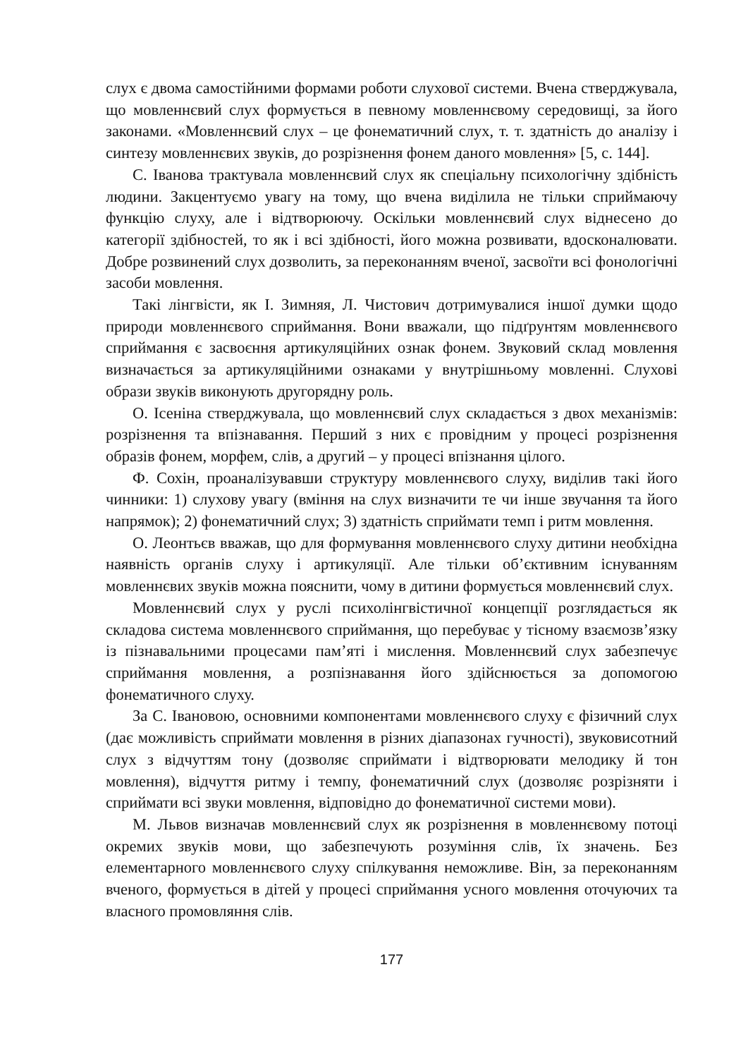слух є двома самостійними формами роботи слухової системи. Вчена стверджувала, що мовленнєвий слух формується в певному мовленнєвому середовищі, за його законами. «Мовленнєвий слух – це фонематичний слух, т. т. здатність до аналізу і синтезу мовленнєвих звуків, до розрізнення фонем даного мовлення» [5, с. 144].
С. Іванова трактувала мовленнєвий слух як спеціальну психологічну здібність людини. Закцентуємо увагу на тому, що вчена виділила не тільки сприймаючу функцію слуху, але і відтворюючу. Оскільки мовленнєвий слух віднесено до категорії здібностей, то як і всі здібності, його можна розвивати, вдосконалювати. Добре розвинений слух дозволить, за переконанням вченої, засвоїти всі фонологічні засоби мовлення.
Такі лінгвісти, як І. Зимняя, Л. Чистович дотримувалися іншої думки щодо природи мовленнєвого сприймання. Вони вважали, що підґрунтям мовленнєвого сприймання є засвоєння артикуляційних ознак фонем. Звуковий склад мовлення визначається за артикуляційними ознаками у внутрішньому мовленні. Слухові образи звуків виконують другорядну роль.
О. Ісеніна стверджувала, що мовленнєвий слух складається з двох механізмів: розрізнення та впізнавання. Перший з них є провідним у процесі розрізнення образів фонем, морфем, слів, а другий – у процесі впізнання цілого.
Ф. Сохін, проаналізувавши структуру мовленнєвого слуху, виділив такі його чинники: 1) слухову увагу (вміння на слух визначити те чи інше звучання та його напрямок); 2) фонематичний слух; 3) здатність сприймати темп і ритм мовлення.
О. Леонтьєв вважав, що для формування мовленнєвого слуху дитини необхідна наявність органів слуху і артикуляції. Але тільки об’єктивним існуванням мовленнєвих звуків можна пояснити, чому в дитини формується мовленнєвий слух.
Мовленнєвий слух у руслі психолінгвістичної концепції розглядається як складова система мовленнєвого сприймання, що перебуває у тісному взаємозв’язку із пізнавальними процесами пам’яті і мислення. Мовленнєвий слух забезпечує сприймання мовлення, а розпізнавання його здійснюється за допомогою фонематичного слуху.
За С. Івановою, основними компонентами мовленнєвого слуху є фізичний слух (дає можливість сприймати мовлення в різних діапазонах гучності), звуковисотний слух з відчуттям тону (дозволяє сприймати і відтворювати мелодику й тон мовлення), відчуття ритму і темпу, фонематичний слух (дозволяє розрізняти і сприймати всі звуки мовлення, відповідно до фонематичної системи мови).
М. Львов визначав мовленнєвий слух як розрізнення в мовленнєвому потоці окремих звуків мови, що забезпечують розуміння слів, їх значень. Без елементарного мовленнєвого слуху спілкування неможливе. Він, за переконанням вченого, формується в дітей у процесі сприймання усного мовлення оточуючих та власного промовляння слів.
177